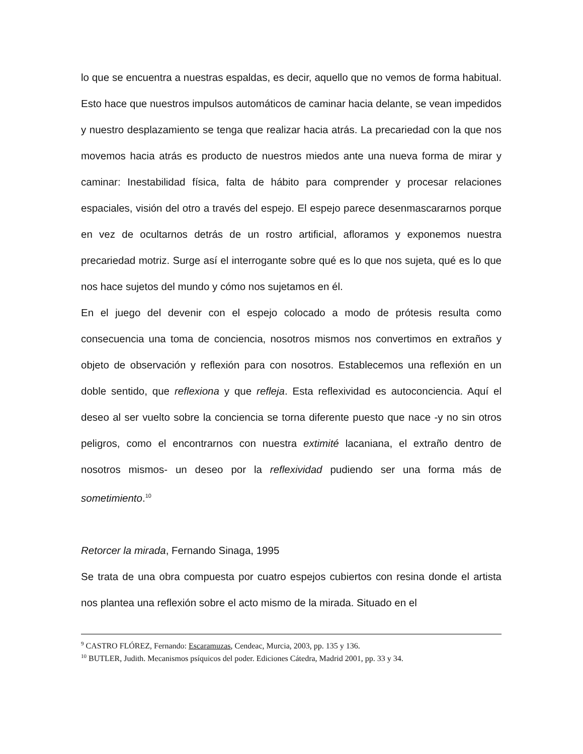lo que se encuentra a nuestras espaldas, es decir, aquello que no vemos de forma habitual. Esto hace que nuestros impulsos automáticos de caminar hacia delante, se vean impedidos y nuestro desplazamiento se tenga que realizar hacia atrás. La precariedad con la que nos movemos hacia atrás es producto de nuestros miedos ante una nueva forma de mirar y caminar: Inestabilidad física, falta de hábito para comprender y procesar relaciones espaciales, visión del otro a través del espejo. El espejo parece desenmascararnos porque en vez de ocultarnos detrás de un rostro artificial, afloramos y exponemos nuestra precariedad motriz. Surge así el interrogante sobre qué es lo que nos sujeta, qué es lo que nos hace sujetos del mundo y cómo nos sujetamos en él.
En el juego del devenir con el espejo colocado a modo de prótesis resulta como consecuencia una toma de conciencia, nosotros mismos nos convertimos en extraños y objeto de observación y reflexión para con nosotros. Establecemos una reflexión en un doble sentido, que reflexiona y que refleja. Esta reflexividad es autoconciencia. Aquí el deseo al ser vuelto sobre la conciencia se torna diferente puesto que nace -y no sin otros peligros, como el encontrarnos con nuestra extimité lacaniana, el extraño dentro de nosotros mismos- un deseo por la reflexividad pudiendo ser una forma más de sometimiento.<sup>10</sup>
Retorcer la mirada, Fernando Sinaga, 1995
Se trata de una obra compuesta por cuatro espejos cubiertos con resina donde el artista nos plantea una reflexión sobre el acto mismo de la mirada. Situado en el
<sup>9</sup> CASTRO FLÓREZ, Fernando: Escaramuzas, Cendeac, Murcia, 2003, pp. 135 y 136.
<sup>10</sup> BUTLER, Judith. Mecanismos psíquicos del poder. Ediciones Cátedra, Madrid 2001, pp. 33 y 34.